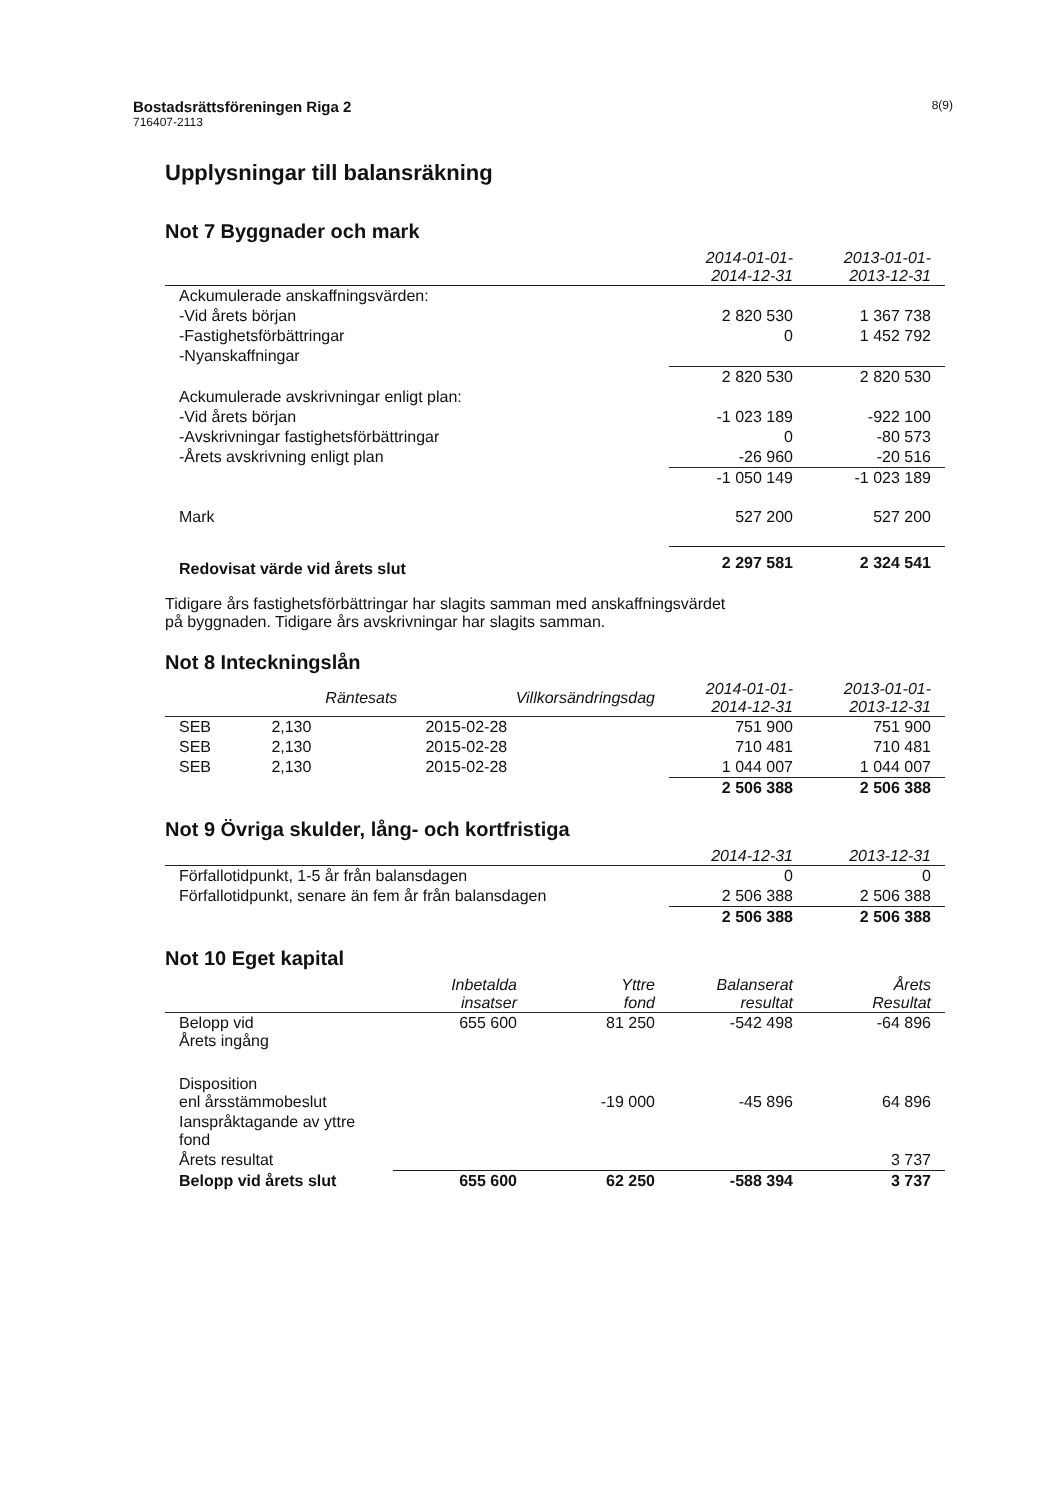Bostadsrättsföreningen Riga 2 8(9)
716407-2113
Upplysningar till balansräkning
Not 7 Byggnader och mark
| | 2014-01-01- 2014-12-31 | 2013-01-01- 2013-12-31 |
| --- | --- | --- |
| Ackumulerade anskaffningsvärden: | | |
| -Vid årets början | 2 820 530 | 1 367 738 |
| -Fastighetsförbättringar | 0 | 1 452 792 |
| -Nyanskaffningar | | |
| | 2 820 530 | 2 820 530 |
| Ackumulerade avskrivningar enligt plan: | | |
| -Vid årets början | -1 023 189 | -922 100 |
| -Avskrivningar fastighetsförbättringar | 0 | -80 573 |
| -Årets avskrivning enligt plan | -26 960 | -20 516 |
| | -1 050 149 | -1 023 189 |
| Mark | 527 200 | 527 200 |
| Redovisat värde vid årets slut | 2 297 581 | 2 324 541 |
Tidigare års fastighetsförbättringar har slagits samman med anskaffningsvärdet
på byggnaden. Tidigare års avskrivningar har slagits samman.
Not 8 Inteckningslån
| | Räntesats | Villkorsändringsdag | 2014-01-01- 2014-12-31 | 2013-01-01- 2013-12-31 |
| --- | --- | --- | --- | --- |
| SEB | 2,130 | 2015-02-28 | 751 900 | 751 900 |
| SEB | 2,130 | 2015-02-28 | 710 481 | 710 481 |
| SEB | 2,130 | 2015-02-28 | 1 044 007 | 1 044 007 |
| | | | 2 506 388 | 2 506 388 |
Not 9 Övriga skulder, lång- och kortfristiga
| | 2014-12-31 | 2013-12-31 |
| --- | --- | --- |
| Förfallotidpunkt, 1-5 år från balansdagen | 0 | 0 |
| Förfallotidpunkt, senare än fem år från balansdagen | 2 506 388 | 2 506 388 |
| | 2 506 388 | 2 506 388 |
Not 10 Eget kapital
| | Inbetalda insatser | Yttre fond | Balanserat resultat | Årets Resultat |
| --- | --- | --- | --- | --- |
| Belopp vid Årets ingång | 655 600 | 81 250 | -542 498 | -64 896 |
| Disposition enl årsstämmobeslut | | -19 000 | -45 896 | 64 896 |
| Ianspråktagande av yttre fond | | | | |
| Årets resultat | | | | 3 737 |
| Belopp vid årets slut | 655 600 | 62 250 | -588 394 | 3 737 |